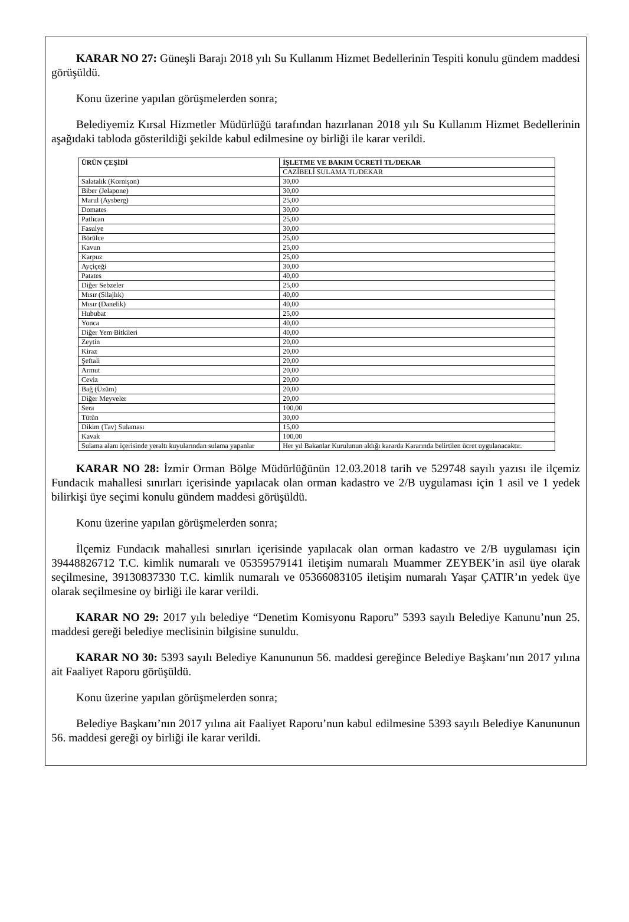KARAR NO 27: Güneşli Barajı 2018 yılı Su Kullanım Hizmet Bedellerinin Tespiti konulu gündem maddesi görüşüldü.
Konu üzerine yapılan görüşmelerden sonra;
Belediyemiz Kırsal Hizmetler Müdürlüğü tarafından hazırlanan 2018 yılı Su Kullanım Hizmet Bedellerinin aşağıdaki tabloda gösterildiği şekilde kabul edilmesine oy birliği ile karar verildi.
| ÜRÜN ÇEŞİDİ | İŞLETME VE BAKIM ÜCRETİ TL/DEKAR |
| --- | --- |
| | CAZİBELİ SULAMA TL/DEKAR |
| Salatalık (Kornişon) | 30,00 |
| Biber (Jelapone) | 30,00 |
| Marul (Aysberg) | 25,00 |
| Domates | 30,00 |
| Patlıcan | 25,00 |
| Fasulye | 30,00 |
| Börülce | 25,00 |
| Kavun | 25,00 |
| Karpuz | 25,00 |
| Ayçiçeği | 30,00 |
| Patates | 40,00 |
| Diğer Sebzeler | 25,00 |
| Mısır (Silajlık) | 40,00 |
| Mısır (Danelik) | 40,00 |
| Hububat | 25,00 |
| Yonca | 40,00 |
| Diğer Yem Bitkileri | 40,00 |
| Zeytin | 20,00 |
| Kiraz | 20,00 |
| Şeftali | 20,00 |
| Armut | 20,00 |
| Ceviz | 20,00 |
| Bağ (Üzüm) | 20,00 |
| Diğer Meyveler | 20,00 |
| Sera | 100,00 |
| Tütün | 30,00 |
| Dikim (Tav) Sulaması | 15,00 |
| Kavak | 100,00 |
| Sulama alanı içerisinde yeraltı kuyularından sulama yapanlar | Her yıl Bakanlar Kurulunun aldığı kararda Kararında belirtilen ücret uygulanacaktır. |
KARAR NO 28: İzmir Orman Bölge Müdürlüğünün 12.03.2018 tarih ve 529748 sayılı yazısı ile ilçemiz Fundacık mahallesi sınırları içerisinde yapılacak olan orman kadastro ve 2/B uygulaması için 1 asil ve 1 yedek bilirkişi üye seçimi konulu gündem maddesi görüşüldü.
Konu üzerine yapılan görüşmelerden sonra;
İlçemiz Fundacık mahallesi sınırları içerisinde yapılacak olan orman kadastro ve 2/B uygulaması için 39448826712 T.C. kimlik numaralı ve 05359579141 iletişim numaralı Muammer ZEYBEK’in asil üye olarak seçilmesine, 39130837330 T.C. kimlik numaralı ve 05366083105 iletişim numaralı Yaşar ÇATIR’ın yedek üye olarak seçilmesine oy birliği ile karar verildi.
KARAR NO 29: 2017 yılı belediye “Denetim Komisyonu Raporu” 5393 sayılı Belediye Kanunu’nun 25. maddesi gereği belediye meclisinin bilgisine sunuldu.
KARAR NO 30: 5393 sayılı Belediye Kanununun 56. maddesi gereğince Belediye Başkanı’nın 2017 yılına ait Faaliyet Raporu görüşüldü.
Konu üzerine yapılan görüşmelerden sonra;
Belediye Başkanı’nın 2017 yılına ait Faaliyet Raporu’nun kabul edilmesine 5393 sayılı Belediye Kanununun 56. maddesi gereği oy birliği ile karar verildi.